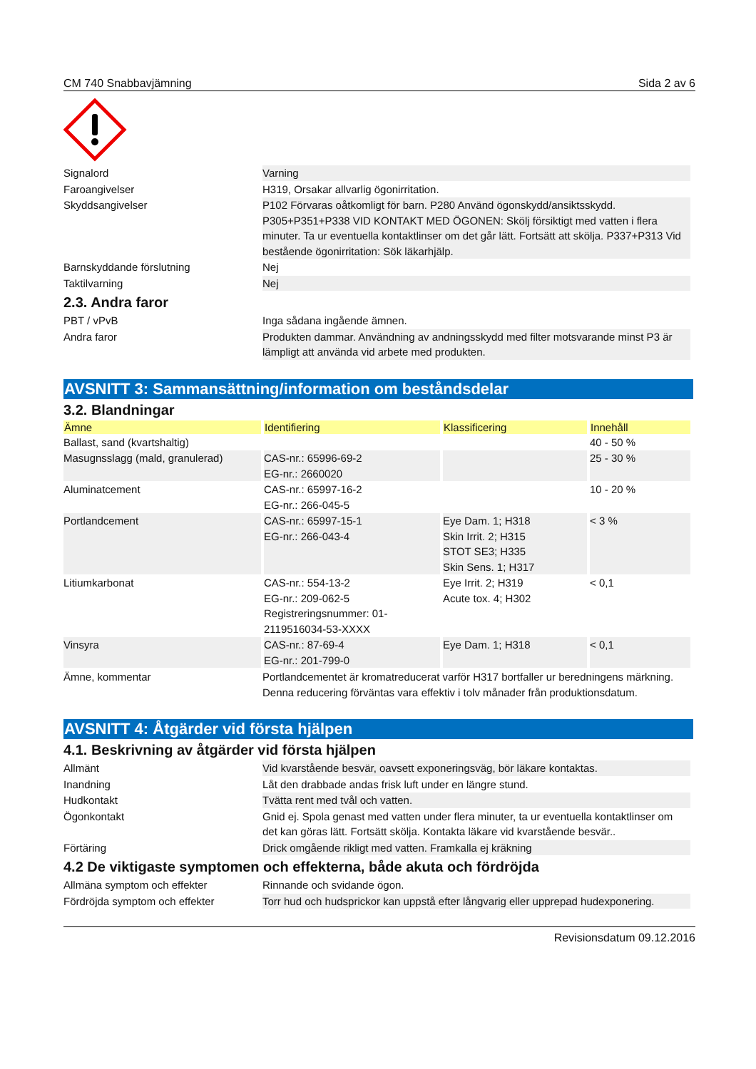CM 740 Snabbavjämning Sida 2 av 6
| Signalord | Varning |
| Faroangivelser | H319, Orsakar allvarlig ögonirritation. |
| Skyddsangivelser | P102 Förvaras oåtkomligt för barn. P280 Använd ögonskydd/ansiktsskydd. P305+P351+P338 VID KONTAKT MED ÖGONEN: Skölj försiktigt med vatten i flera minuter. Ta ur eventuella kontaktlinser om det går lätt. Fortsätt att skölja. P337+P313 Vid bestående ögonirritation: Sök läkarhjälp. |
| Barnskyddande förslutning | Nej |
| Taktilvarning | Nej |
2.3. Andra faror
| PBT / vPvB | Inga sådana ingående ämnen. |
| Andra faror | Produkten dammar. Användning av andningsskydd med filter motsvarande minst P3 är lämpligt att använda vid arbete med produkten. |
AVSNITT 3: Sammansättning/information om beståndsdelar
3.2. Blandningar
| Ämne | Identifiering | Klassificering | Innehåll |
| --- | --- | --- | --- |
| Ballast, sand (kvartshaltig) | | | 40 - 50 % |
| Masugnsslagg (mald, granulerad) | CAS-nr.: 65996-69-2 EG-nr.: 2660020 | | 25 - 30 % |
| Aluminatcement | CAS-nr.: 65997-16-2 EG-nr.: 266-045-5 | | 10 - 20 % |
| Portlandcement | CAS-nr.: 65997-15-1 EG-nr.: 266-043-4 | Eye Dam. 1; H318 Skin Irrit. 2; H315 STOT SE3; H335 Skin Sens. 1; H317 | < 3 % |
| Litiumkarbonat | CAS-nr.: 554-13-2 EG-nr.: 209-062-5 Registreringsnummer: 01-2119516034-53-XXXX | Eye Irrit. 2; H319 Acute tox. 4; H302 | < 0,1 |
| Vinsyra | CAS-nr.: 87-69-4 EG-nr.: 201-799-0 | Eye Dam. 1; H318 | < 0,1 |
| Ämne, kommentar | Portlandcementet är kromatreducerat varför H317 bortfaller ur beredningens märkning. Denna reducering förväntas vara effektiv i tolv månader från produktionsdatum. |
AVSNITT 4: Åtgärder vid första hjälpen
4.1. Beskrivning av åtgärder vid första hjälpen
| Allmänt | Vid kvarstående besvär, oavsett exponeringsväg, bör läkare kontaktas. |
| Inandning | Låt den drabbade andas frisk luft under en längre stund. |
| Hudkontakt | Tvätta rent med tvål och vatten. |
| Ögonkontakt | Gnid ej. Spola genast med vatten under flera minuter, ta ur eventuella kontaktlinser om det kan göras lätt. Fortsätt skölja. Kontakta läkare vid kvarstående besvär.. |
| Förtäring | Drick omgående rikligt med vatten. Framkalla ej kräkning |
4.2 De viktigaste symptomen och effekterna, både akuta och fördröjda
| Allmäna symptom och effekter | Rinnande och svidande ögon. |
| Fördröjda symptom och effekter | Torr hud och hudsprickor kan uppstå efter långvarig eller upprepad hudexponering. |
Revisionsdatum 09.12.2016